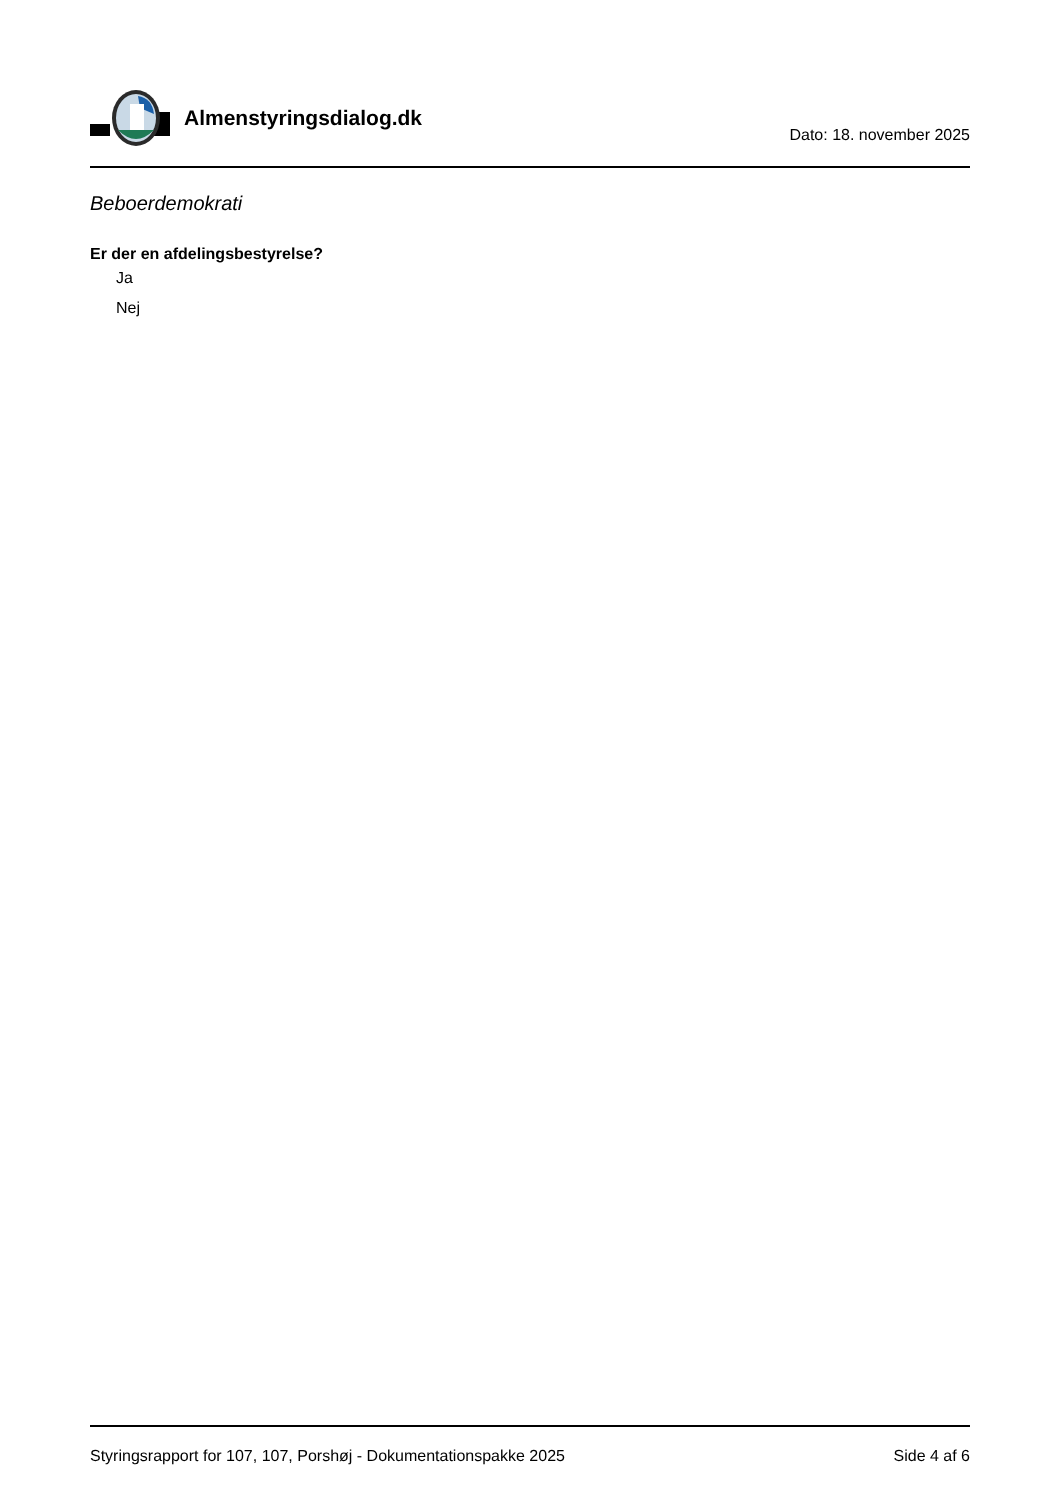Almenstyringsdialog.dk
Dato: 18. november 2025
Beboerdemokrati
Er der en afdelingsbestyrelse?
Ja
Nej
Styringsrapport for 107, 107, Porshøj - Dokumentationspakke 2025 Side 4 af 6